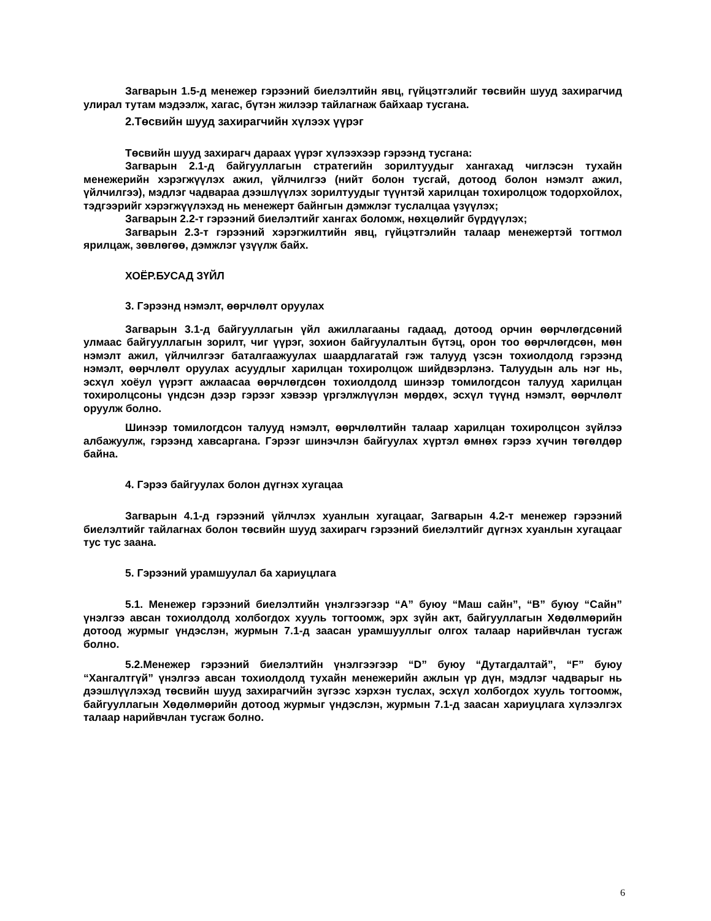Загварын 1.5-д менежер гэрээний биелэлтийн явц, гүйцэтгэлийг төсвийн шууд захирагчид улирал тутам мэдээлж, хагас, бүтэн жилээр тайлагнаж байхаар тусгана.
2.Төсвийн шууд захирагчийн хүлээх үүрэг
Төсвийн шууд захирагч дараах үүрэг хүлээхээр гэрээнд тусгана:
Загварын 2.1-д байгууллагын стратегийн зорилтуудыг хангахад чиглэсэн тухайн менежерийн хэрэгжүүлэх ажил, үйлчилгээ (нийт болон тусгай, дотоод болон нэмэлт ажил, үйлчилгээ), мэдлэг чадвараа дээшлүүлэх зорилтуудыг түүнтэй харилцан тохиролцож тодорхойлох, тэдгээрийг хэрэгжүүлэхэд нь менежерт байнгын дэмжлэг туслалцаа үзүүлэх;
Загварын 2.2-т гэрээний биелэлтийг хангах боломж, нөхцөлийг бүрдүүлэх;
Загварын 2.3-т гэрээний хэрэгжилтийн явц, гүйцэтгэлийн талаар менежертэй тогтмол ярилцаж, зөвлөгөө, дэмжлэг үзүүлж байх.
ХОЁР.БУСАД ЗҮЙЛ
3. Гэрээнд нэмэлт, өөрчлөлт оруулах
Загварын 3.1-д байгууллагын үйл ажиллагааны гадаад, дотоод орчин өөрчлөгдсөний улмаас байгууллагын зорилт, чиг үүрэг, зохион байгуулалтын бүтэц, орон тоо өөрчлөгдсөн, мөн нэмэлт ажил, үйлчилгээг баталгаажуулах шаардлагатай гэж талууд үзсэн тохиолдолд гэрээнд нэмэлт, өөрчлөлт оруулах асуудлыг харилцан тохиролцож шийдвэрлэнэ. Талуудын аль нэг нь, эсхүл хоёул үүрэгт ажлаасаа өөрчлөгдсөн тохиолдолд шинээр томилогдсон талууд харилцан тохиролцсоны үндсэн дээр гэрээг хэвээр үргэлжлүүлэн мөрдөх, эсхүл түүнд нэмэлт, өөрчлөлт оруулж болно.
Шинээр томилогдсон талууд нэмэлт, өөрчлөлтийн талаар харилцан тохиролцсон зүйлээ албажуулж, гэрээнд хавсаргана. Гэрээг шинэчлэн байгуулах хүртэл өмнөх гэрээ хүчин төгөлдөр байна.
4. Гэрээ байгуулах болон дүгнэх хугацаа
Загварын 4.1-д гэрээний үйлчлэх хуанлын хугацааг, Загварын 4.2-т менежер гэрээний биелэлтийг тайлагнах болон төсвийн шууд захирагч гэрээний биелэлтийг дүгнэх хуанлын хугацааг тус тус заана.
5. Гэрээний урамшуулал ба хариуцлага
5.1. Менежер гэрээний биелэлтийн үнэлгээгээр “A” буюу “Маш сайн”, “B” буюу “Сайн” үнэлгээ авсан тохиолдолд холбогдох хууль тогтоомж, эрх зүйн акт, байгууллагын Хөдөлмөрийн дотоод журмыг үндэслэн, журмын 7.1-д заасан урамшууллыг олгох талаар нарийвчлан тусгаж болно.
5.2.Менежер гэрээний биелэлтийн үнэлгээгээр “D” буюу “Дутагдалтай”, “F” буюу “Хангалтгүй” үнэлгээ авсан тохиолдолд тухайн менежерийн ажлын үр дүн, мэдлэг чадварыг нь дээшлүүлэхэд төсвийн шууд захирагчийн зүгээс хэрхэн туслах, эсхүл холбогдох хууль тогтоомж, байгууллагын Хөдөлмөрийн дотоод журмыг үндэслэн, журмын 7.1-д заасан хариуцлага хүлээлгэх талаар нарийвчлан тусгаж болно.
6